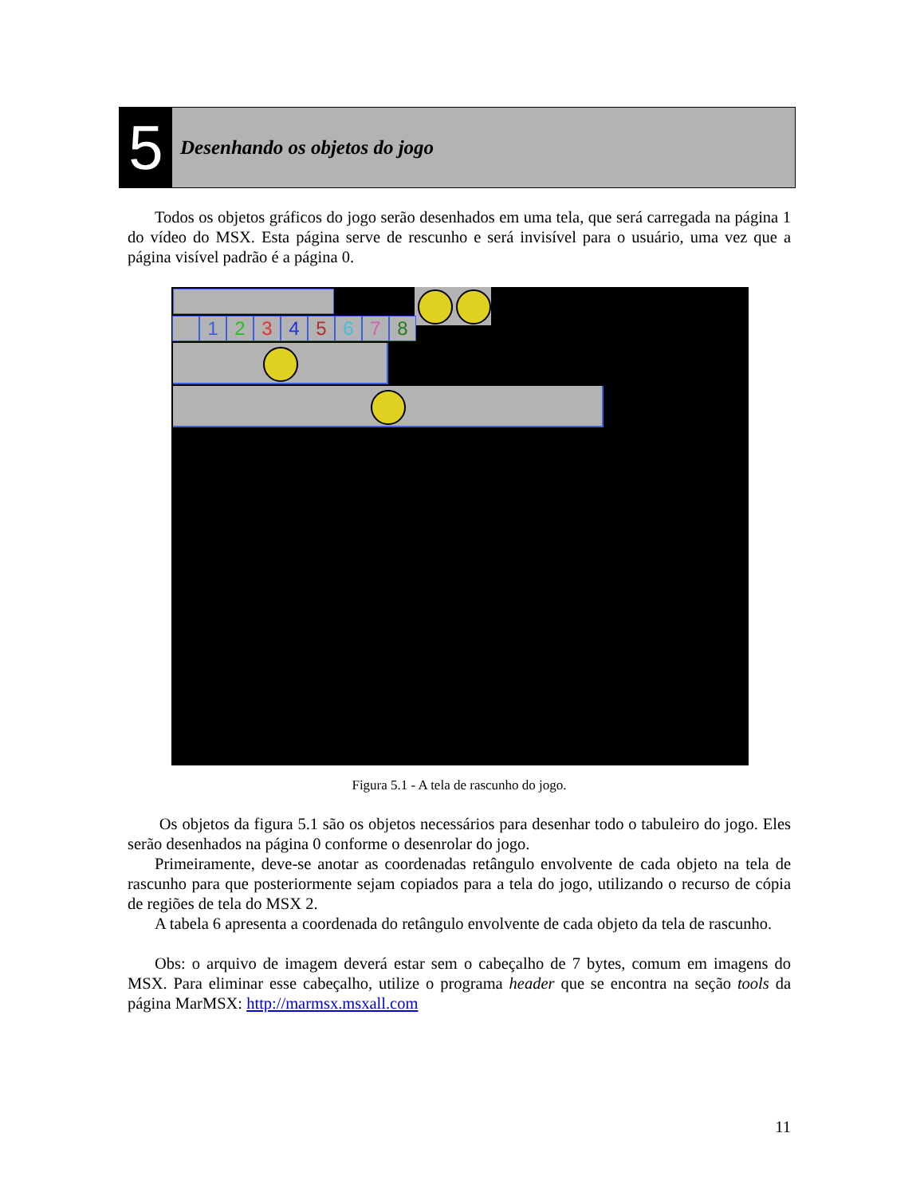5
Desenhando os objetos do jogo
Todos os objetos gráficos do jogo serão desenhados em uma tela, que será carregada na página 1 do vídeo do MSX. Esta página serve de rescunho e será invisível para o usuário, uma vez que a página visível padrão é a página 0.
1 2 3 4 5 6 7 8
Figura 5.1 - A tela de rascunho do jogo.
Os objetos da figura 5.1 são os objetos necessários para desenhar todo o tabuleiro do jogo. Eles serão desenhados na página 0 conforme o desenrolar do jogo.
Primeiramente, deve-se anotar as coordenadas retângulo envolvente de cada objeto na tela de rascunho para que posteriormente sejam copiados para a tela do jogo, utilizando o recurso de cópia de regiões de tela do MSX 2.
A tabela 6 apresenta a coordenada do retângulo envolvente de cada objeto da tela de rascunho.
Obs: o arquivo de imagem deverá estar sem o cabeçalho de 7 bytes, comum em imagens do MSX. Para eliminar esse cabeçalho, utilize o programa header que se encontra na seção tools da página MarMSX: http://marmsx.msxall.com
11